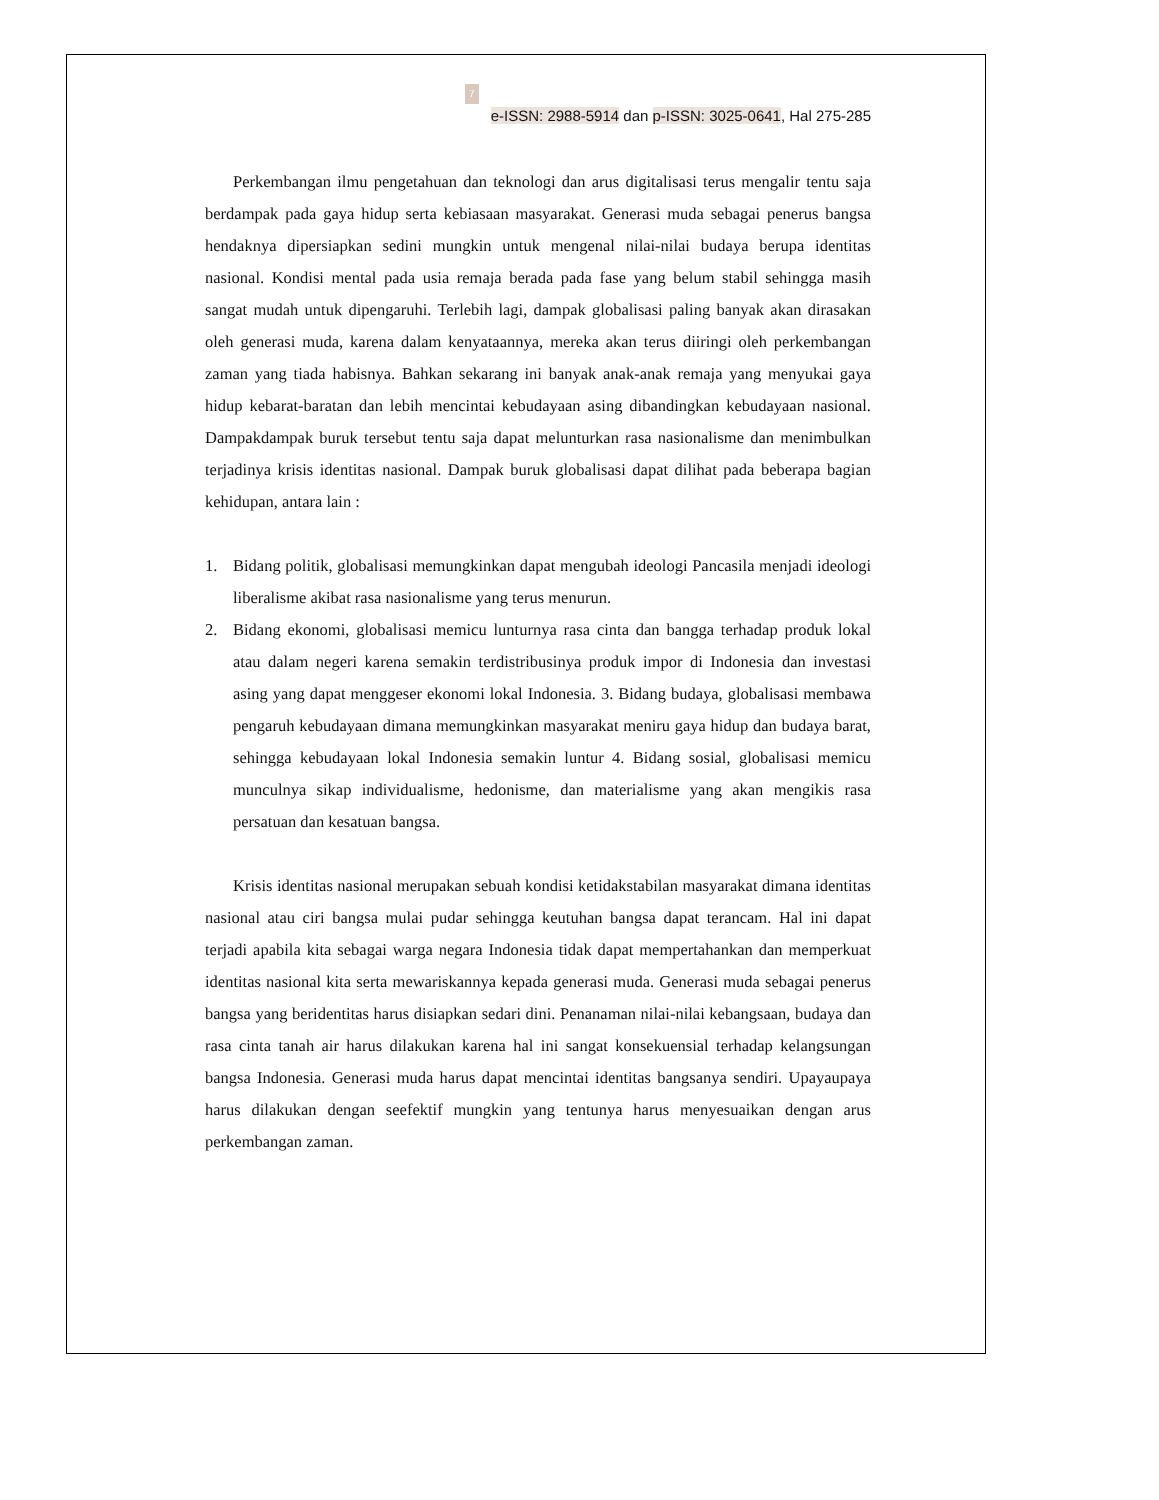7
e-ISSN: 2988-5914 dan p-ISSN: 3025-0641, Hal 275-285
Perkembangan ilmu pengetahuan dan teknologi dan arus digitalisasi terus mengalir tentu saja berdampak pada gaya hidup serta kebiasaan masyarakat. Generasi muda sebagai penerus bangsa hendaknya dipersiapkan sedini mungkin untuk mengenal nilai-nilai budaya berupa identitas nasional. Kondisi mental pada usia remaja berada pada fase yang belum stabil sehingga masih sangat mudah untuk dipengaruhi. Terlebih lagi, dampak globalisasi paling banyak akan dirasakan oleh generasi muda, karena dalam kenyataannya, mereka akan terus diiringi oleh perkembangan zaman yang tiada habisnya. Bahkan sekarang ini banyak anak-anak remaja yang menyukai gaya hidup kebarat-baratan dan lebih mencintai kebudayaan asing dibandingkan kebudayaan nasional. Dampakdampak buruk tersebut tentu saja dapat melunturkan rasa nasionalisme dan menimbulkan terjadinya krisis identitas nasional. Dampak buruk globalisasi dapat dilihat pada beberapa bagian kehidupan, antara lain :
1. Bidang politik, globalisasi memungkinkan dapat mengubah ideologi Pancasila menjadi ideologi liberalisme akibat rasa nasionalisme yang terus menurun.
2. Bidang ekonomi, globalisasi memicu lunturnya rasa cinta dan bangga terhadap produk lokal atau dalam negeri karena semakin terdistribusinya produk impor di Indonesia dan investasi asing yang dapat menggeser ekonomi lokal Indonesia. 3. Bidang budaya, globalisasi membawa pengaruh kebudayaan dimana memungkinkan masyarakat meniru gaya hidup dan budaya barat, sehingga kebudayaan lokal Indonesia semakin luntur 4. Bidang sosial, globalisasi memicu munculnya sikap individualisme, hedonisme, dan materialisme yang akan mengikis rasa persatuan dan kesatuan bangsa.
Krisis identitas nasional merupakan sebuah kondisi ketidakstabilan masyarakat dimana identitas nasional atau ciri bangsa mulai pudar sehingga keutuhan bangsa dapat terancam. Hal ini dapat terjadi apabila kita sebagai warga negara Indonesia tidak dapat mempertahankan dan memperkuat identitas nasional kita serta mewariskannya kepada generasi muda. Generasi muda sebagai penerus bangsa yang beridentitas harus disiapkan sedari dini. Penanaman nilai-nilai kebangsaan, budaya dan rasa cinta tanah air harus dilakukan karena hal ini sangat konsekuensial terhadap kelangsungan bangsa Indonesia. Generasi muda harus dapat mencintai identitas bangsanya sendiri. Upayaupaya harus dilakukan dengan seefektif mungkin yang tentunya harus menyesuaikan dengan arus perkembangan zaman.